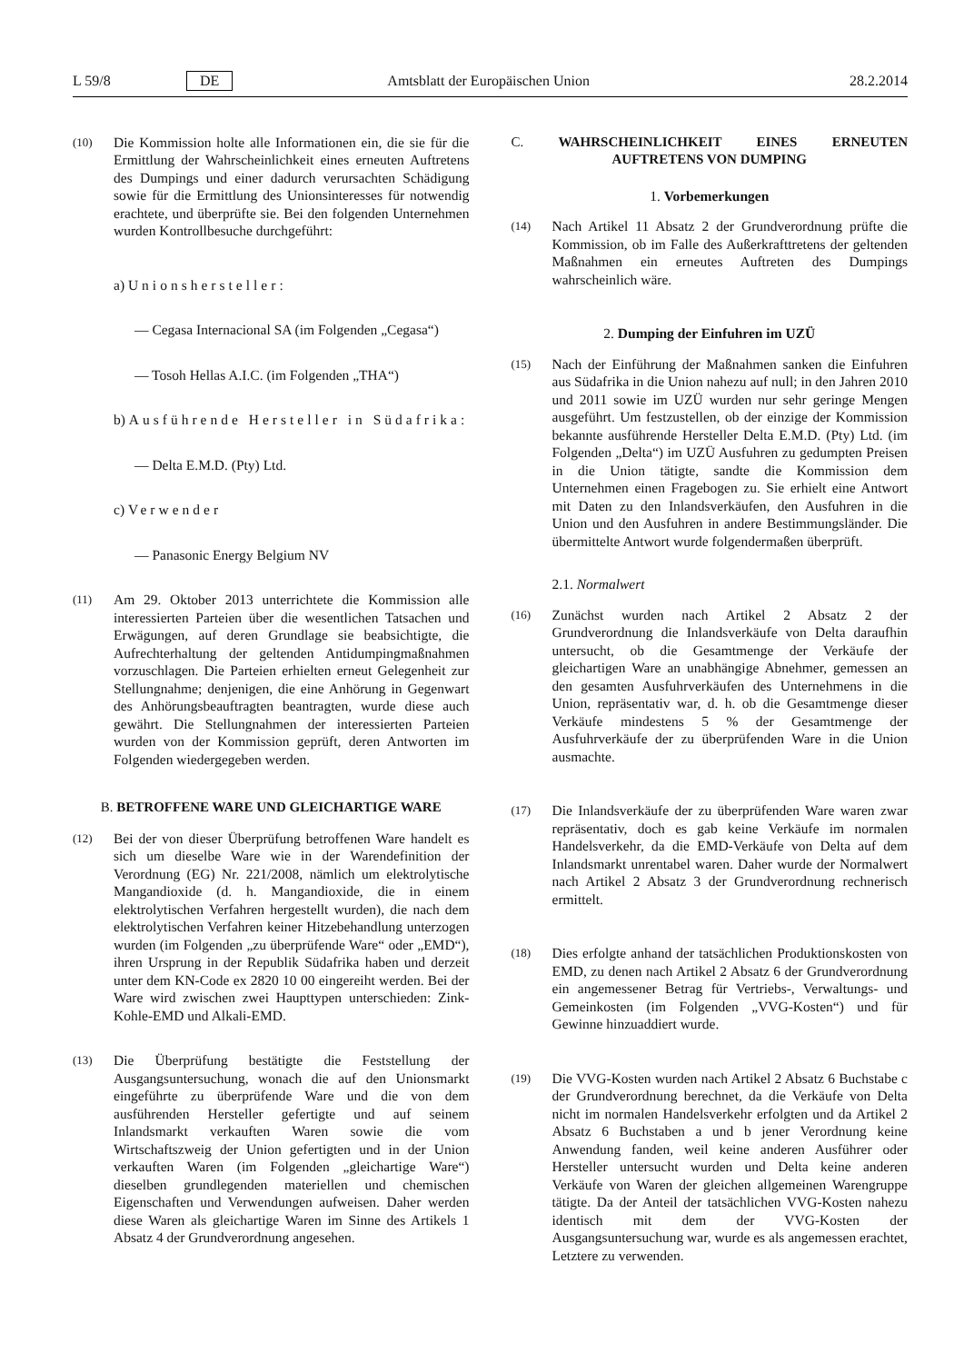L 59/8 DE Amtsblatt der Europäischen Union 28.2.2014
(10) Die Kommission holte alle Informationen ein, die sie für die Ermittlung der Wahrscheinlichkeit eines erneuten Auftretens des Dumpings und einer dadurch verursachten Schädigung sowie für die Ermittlung des Unionsinteresses für notwendig erachtete, und überprüfte sie. Bei den folgenden Unternehmen wurden Kontrollbesuche durchgeführt:
a) Unionshersteller:
— Cegasa Internacional SA (im Folgenden „Cegasa“)
— Tosoh Hellas A.I.C. (im Folgenden „THA“)
b) Ausführende Hersteller in Südafrika:
— Delta E.M.D. (Pty) Ltd.
c) Verwender
— Panasonic Energy Belgium NV
(11) Am 29. Oktober 2013 unterrichtete die Kommission alle interessierten Parteien über die wesentlichen Tatsachen und Erwägungen, auf deren Grundlage sie beabsichtigte, die Aufrechterhaltung der geltenden Antidumpingmaßnahmen vorzuschlagen. Die Parteien erhielten erneut Gelegenheit zur Stellungnahme; denjenigen, die eine Anhörung in Gegenwart des Anhörungsbeauftragten beantragten, wurde diese auch gewährt. Die Stellungnahmen der interessierten Parteien wurden von der Kommission geprüft, deren Antworten im Folgenden wiedergegeben werden.
B. BETROFFENE WARE UND GLEICHARTIGE WARE
(12) Bei der von dieser Überprüfung betroffenen Ware handelt es sich um dieselbe Ware wie in der Warendefinition der Verordnung (EG) Nr. 221/2008, nämlich um elektrolytische Mangandioxide (d. h. Mangandioxide, die in einem elektrolytischen Verfahren hergestellt wurden), die nach dem elektrolytischen Verfahren keiner Hitzebehandlung unterzogen wurden (im Folgenden „zu überprüfende Ware“ oder „EMD“), ihren Ursprung in der Republik Südafrika haben und derzeit unter dem KN-Code ex 2820 10 00 eingereiht werden. Bei der Ware wird zwischen zwei Haupttypen unterschieden: Zink-Kohle-EMD und Alkali-EMD.
(13) Die Überprüfung bestätigte die Feststellung der Ausgangsuntersuchung, wonach die auf den Unionsmarkt eingeführte zu überprüfende Ware und die von dem ausführenden Hersteller gefertigte und auf seinem Inlandsmarkt verkauften Waren sowie die vom Wirtschaftszweig der Union gefertigten und in der Union verkauften Waren (im Folgenden „gleichartige Ware“) dieselben grundlegenden materiellen und chemischen Eigenschaften und Verwendungen aufweisen. Daher werden diese Waren als gleichartige Waren im Sinne des Artikels 1 Absatz 4 der Grundverordnung angesehen.
C. WAHRSCHEINLICHKEIT EINES ERNEUTEN AUFTRETENS VON DUMPING
1. Vorbemerkungen
(14) Nach Artikel 11 Absatz 2 der Grundverordnung prüfte die Kommission, ob im Falle des Außerkrafttretens der geltenden Maßnahmen ein erneutes Auftreten des Dumpings wahrscheinlich wäre.
2. Dumping der Einfuhren im UZÜ
(15) Nach der Einführung der Maßnahmen sanken die Einfuhren aus Südafrika in die Union nahezu auf null; in den Jahren 2010 und 2011 sowie im UZÜ wurden nur sehr geringe Mengen ausgeführt. Um festzustellen, ob der einzige der Kommission bekannte ausführende Hersteller Delta E.M.D. (Pty) Ltd. (im Folgenden „Delta“) im UZÜ Ausfuhren zu gedumpten Preisen in die Union tätigte, sandte die Kommission dem Unternehmen einen Fragebogen zu. Sie erhielt eine Antwort mit Daten zu den Inlandsverkäufen, den Ausfuhren in die Union und den Ausfuhren in andere Bestimmungsländer. Die übermittelte Antwort wurde folgendermaßen überprüft.
2.1. Normalwert
(16) Zunächst wurden nach Artikel 2 Absatz 2 der Grundverordnung die Inlandsverkäufe von Delta daraufhin untersucht, ob die Gesamtmenge der Verkäufe der gleichartigen Ware an unabhängige Abnehmer, gemessen an den gesamten Ausfuhrverkäufen des Unternehmens in die Union, repräsentativ war, d. h. ob die Gesamtmenge dieser Verkäufe mindestens 5 % der Gesamtmenge der Ausfuhrverkäufe der zu überprüfenden Ware in die Union ausmachte.
(17) Die Inlandsverkäufe der zu überprüfenden Ware waren zwar repräsentativ, doch es gab keine Verkäufe im normalen Handelsverkehr, da die EMD-Verkäufe von Delta auf dem Inlandsmarkt unrentabel waren. Daher wurde der Normalwert nach Artikel 2 Absatz 3 der Grundverordnung rechnerisch ermittelt.
(18) Dies erfolgte anhand der tatsächlichen Produktionskosten von EMD, zu denen nach Artikel 2 Absatz 6 der Grundverordnung ein angemessener Betrag für Vertriebs-, Verwaltungs- und Gemeinkosten (im Folgenden „VVG-Kosten“) und für Gewinne hinzuaddiert wurde.
(19) Die VVG-Kosten wurden nach Artikel 2 Absatz 6 Buchstabe c der Grundverordnung berechnet, da die Verkäufe von Delta nicht im normalen Handelsverkehr erfolgten und da Artikel 2 Absatz 6 Buchstaben a und b jener Verordnung keine Anwendung fanden, weil keine anderen Ausführer oder Hersteller untersucht wurden und Delta keine anderen Verkäufe von Waren der gleichen allgemeinen Warengruppe tätigte. Da der Anteil der tatsächlichen VVG-Kosten nahezu identisch mit dem der VVG-Kosten der Ausgangsuntersuchung war, wurde es als angemessen erachtet, Letztere zu verwenden.